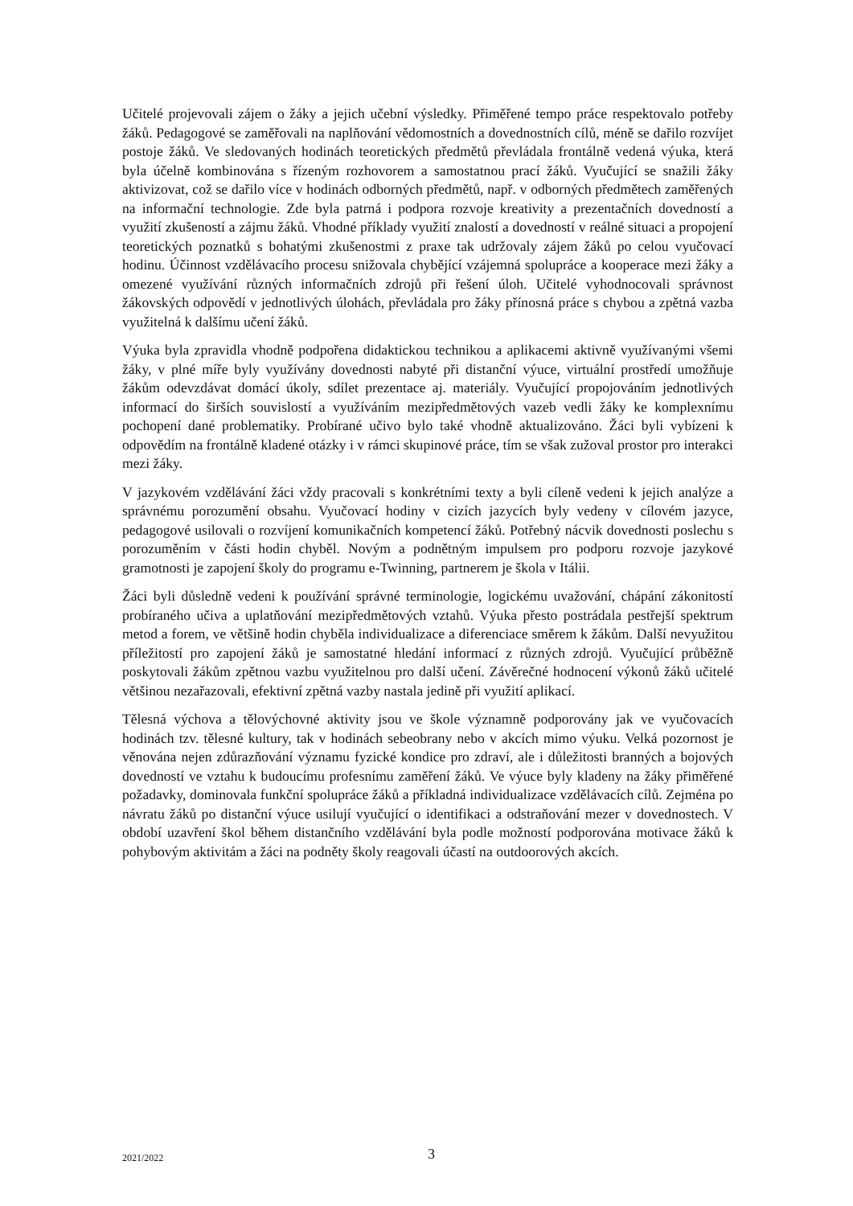Učitelé projevovali zájem o žáky a jejich učební výsledky. Přiměřené tempo práce respektovalo potřeby žáků. Pedagogové se zaměřovali na naplňování vědomostních a dovednostních cílů, méně se dařilo rozvíjet postoje žáků. Ve sledovaných hodinách teoretických předmětů převládala frontálně vedená výuka, která byla účelně kombinována s řízeným rozhovorem a samostatnou prací žáků. Vyučující se snažili žáky aktivizovat, což se dařilo více v hodinách odborných předmětů, např. v odborných předmětech zaměřených na informační technologie. Zde byla patrná i podpora rozvoje kreativity a prezentačních dovedností a využití zkušeností a zájmu žáků. Vhodné příklady využití znalostí a dovedností v reálné situaci a propojení teoretických poznatků s bohatými zkušenostmi z praxe tak udržovaly zájem žáků po celou vyučovací hodinu. Účinnost vzdělávacího procesu snižovala chybějící vzájemná spolupráce a kooperace mezi žáky a omezené využívání různých informačních zdrojů při řešení úloh. Učitelé vyhodnocovali správnost žákovských odpovědí v jednotlivých úlohách, převládala pro žáky přínosná práce s chybou a zpětná vazba využitelná k dalšímu učení žáků.
Výuka byla zpravidla vhodně podpořena didaktickou technikou a aplikacemi aktivně využívanými všemi žáky, v plné míře byly využívány dovednosti nabyté při distanční výuce, virtuální prostředí umožňuje žákům odevzdávat domácí úkoly, sdílet prezentace aj. materiály. Vyučující propojováním jednotlivých informací do širších souvislostí a využíváním mezipředmětových vazeb vedli žáky ke komplexnímu pochopení dané problematiky. Probírané učivo bylo také vhodně aktualizováno. Žáci byli vybízeni k odpovědím na frontálně kladené otázky i v rámci skupinové práce, tím se však zužoval prostor pro interakci mezi žáky.
V jazykovém vzdělávání žáci vždy pracovali s konkrétními texty a byli cíleně vedeni k jejich analýze a správnému porozumění obsahu. Vyučovací hodiny v cizích jazycích byly vedeny v cílovém jazyce, pedagogové usilovali o rozvíjení komunikačních kompetencí žáků. Potřebný nácvik dovednosti poslechu s porozuměním v části hodin chyběl. Novým a podnětným impulsem pro podporu rozvoje jazykové gramotnosti je zapojení školy do programu e-Twinning, partnerem je škola v Itálii.
Žáci byli důsledně vedeni k používání správné terminologie, logickému uvažování, chápání zákonitostí probíraného učiva a uplatňování mezipředmětových vztahů. Výuka přesto postrádala pestřejší spektrum metod a forem, ve většině hodin chyběla individualizace a diferenciace směrem k žákům. Další nevyužitou příležitostí pro zapojení žáků je samostatné hledání informací z různých zdrojů. Vyučující průběžně poskytovali žákům zpětnou vazbu využitelnou pro další učení. Závěrečné hodnocení výkonů žáků učitelé většinou nezařazovali, efektivní zpětná vazby nastala jedině při využití aplikací.
Tělesná výchova a tělovýchovné aktivity jsou ve škole významně podporovány jak ve vyučovacích hodinách tzv. tělesné kultury, tak v hodinách sebeobrany nebo v akcích mimo výuku. Velká pozornost je věnována nejen zdůrazňování významu fyzické kondice pro zdraví, ale i důležitosti branných a bojových dovedností ve vztahu k budoucímu profesnímu zaměření žáků. Ve výuce byly kladeny na žáky přiměřené požadavky, dominovala funkční spolupráce žáků a příkladná individualizace vzdělávacích cílů. Zejména po návratu žáků po distanční výuce usilují vyučující o identifikaci a odstraňování mezer v dovednostech. V období uzavření škol během distančního vzdělávání byla podle možností podporována motivace žáků k pohybovým aktivitám a žáci na podněty školy reagovali účastí na outdoorových akcích.
2021/2022
3